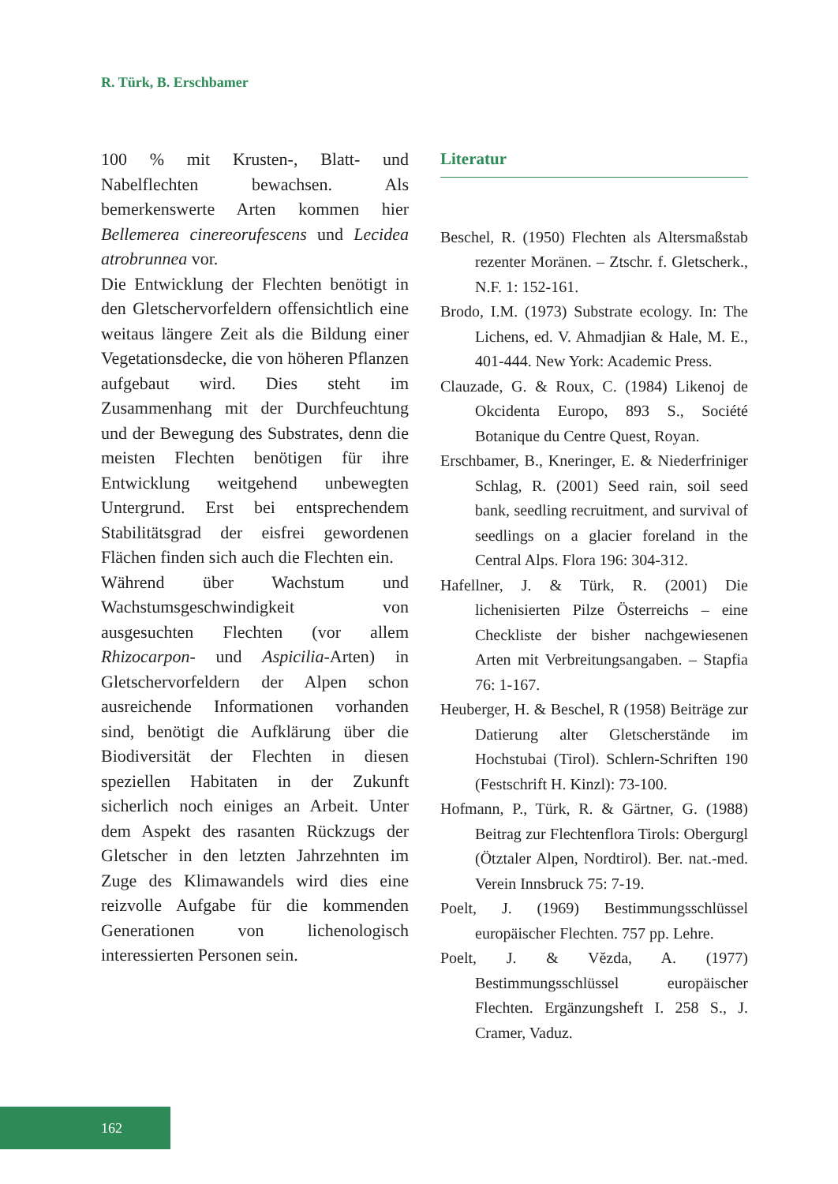R. Türk, B. Erschbamer
100 % mit Krusten-, Blatt- und Nabelflechten bewachsen. Als bemerkenswerte Arten kommen hier Bellemerea cinereorufescens und Lecidea atrobrunnea vor.
Die Entwicklung der Flechten benötigt in den Gletschervorfeldern offensichtlich eine weitaus längere Zeit als die Bildung einer Vegetationsdecke, die von höheren Pflanzen aufgebaut wird. Dies steht im Zusammenhang mit der Durchfeuchtung und der Bewegung des Substrates, denn die meisten Flechten benötigen für ihre Entwicklung weitgehend unbewegten Untergrund. Erst bei entsprechendem Stabilitätsgrad der eisfrei gewordenen Flächen finden sich auch die Flechten ein.
Während über Wachstum und Wachstumsgeschwindigkeit von ausgesuchten Flechten (vor allem Rhizocarpon- und Aspicilia-Arten) in Gletschervorfeldern der Alpen schon ausreichende Informationen vorhanden sind, benötigt die Aufklärung über die Biodiversität der Flechten in diesen speziellen Habitaten in der Zukunft sicherlich noch einiges an Arbeit. Unter dem Aspekt des rasanten Rückzugs der Gletscher in den letzten Jahrzehnten im Zuge des Klimawandels wird dies eine reizvolle Aufgabe für die kommenden Generationen von lichenologisch interessierten Personen sein.
Literatur
Beschel, R. (1950) Flechten als Altersmaßstab rezenter Moränen. – Ztschr. f. Gletscherk., N.F. 1: 152-161.
Brodo, I.M. (1973) Substrate ecology. In: The Lichens, ed. V. Ahmadjian & Hale, M. E., 401-444. New York: Academic Press.
Clauzade, G. & Roux, C. (1984) Likenoj de Okcidenta Europo, 893 S., Société Botanique du Centre Quest, Royan.
Erschbamer, B., Kneringer, E. & Niederfriniger Schlag, R. (2001) Seed rain, soil seed bank, seedling recruitment, and survival of seedlings on a glacier foreland in the Central Alps. Flora 196: 304-312.
Hafellner, J. & Türk, R. (2001) Die lichenisierten Pilze Österreichs – eine Checkliste der bisher nachgewiesenen Arten mit Verbreitungsangaben. – Stapfia 76: 1-167.
Heuberger, H. & Beschel, R (1958) Beiträge zur Datierung alter Gletscherstände im Hochstubai (Tirol). Schlern-Schriften 190 (Festschrift H. Kinzl): 73-100.
Hofmann, P., Türk, R. & Gärtner, G. (1988) Beitrag zur Flechtenflora Tirols: Obergurgl (Ötztaler Alpen, Nordtirol). Ber. nat.-med. Verein Innsbruck 75: 7-19.
Poelt, J. (1969) Bestimmungsschlüssel europäischer Flechten. 757 pp. Lehre.
Poelt, J. & Vĕzda, A. (1977) Bestimmungsschlüssel europäischer Flechten. Ergänzungsheft I. 258 S., J. Cramer, Vaduz.
162